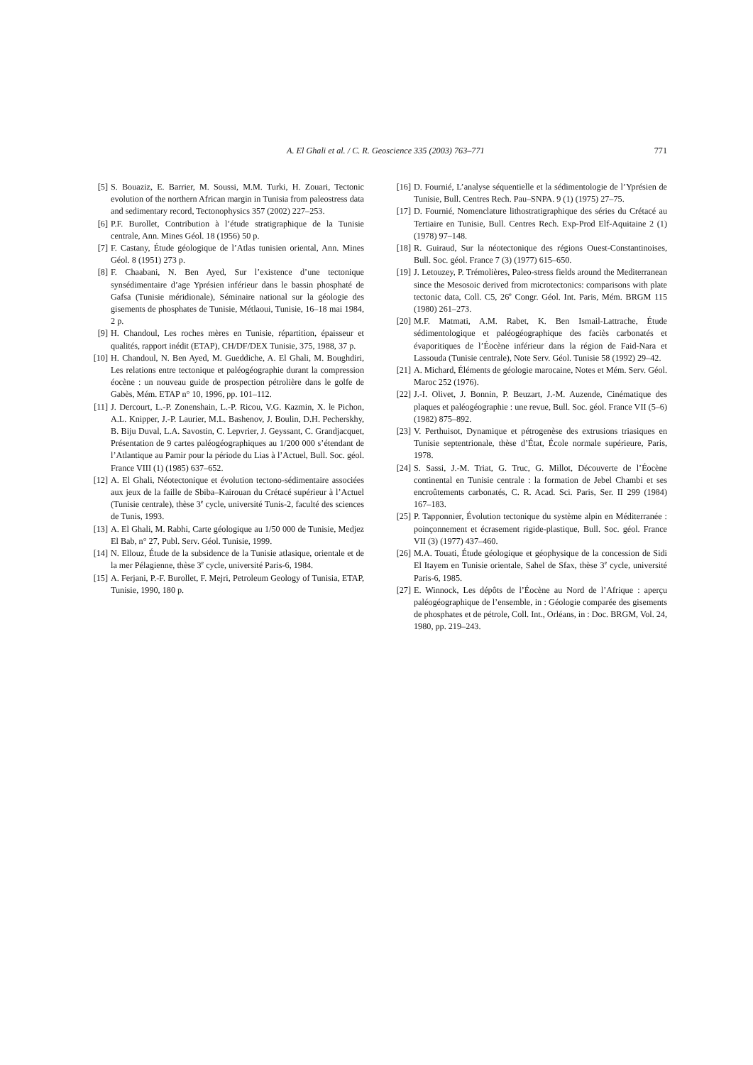A. El Ghali et al. / C. R. Geoscience 335 (2003) 763–771
771
[5] S. Bouaziz, E. Barrier, M. Soussi, M.M. Turki, H. Zouari, Tectonic evolution of the northern African margin in Tunisia from paleostress data and sedimentary record, Tectonophysics 357 (2002) 227–253.
[6] P.F. Burollet, Contribution à l’étude stratigraphique de la Tunisie centrale, Ann. Mines Géol. 18 (1956) 50 p.
[7] F. Castany, Étude géologique de l’Atlas tunisien oriental, Ann. Mines Géol. 8 (1951) 273 p.
[8] F. Chaabani, N. Ben Ayed, Sur l’existence d’une tectonique synsédimentaire d’age Yprésien inférieur dans le bassin phosphaté de Gafsa (Tunisie méridionale), Séminaire national sur la géologie des gisements de phosphates de Tunisie, Métlaoui, Tunisie, 16–18 mai 1984, 2 p.
[9] H. Chandoul, Les roches mères en Tunisie, répartition, épaisseur et qualités, rapport inédit (ETAP), CH/DF/DEX Tunisie, 375, 1988, 37 p.
[10] H. Chandoul, N. Ben Ayed, M. Gueddiche, A. El Ghali, M. Boughdiri, Les relations entre tectonique et paléogéographie durant la compression éocène : un nouveau guide de prospection pétrolière dans le golfe de Gabès, Mém. ETAP n° 10, 1996, pp. 101–112.
[11] J. Dercourt, L.-P. Zonenshain, L.-P. Ricou, V.G. Kazmin, X. le Pichon, A.L. Knipper, J.-P. Laurier, M.L. Bashenov, J. Boulin, D.H. Pecherskhy, B. Biju Duval, L.A. Savostin, C. Lepvrier, J. Geyssant, C. Grandjacquet, Présentation de 9 cartes paléogéographiques au 1/200 000 s’étendant de l’Atlantique au Pamir pour la période du Lias à l’Actuel, Bull. Soc. géol. France VIII (1) (1985) 637–652.
[12] A. El Ghali, Néotectonique et évolution tectono-sédimentaire associées aux jeux de la faille de Sbiba–Kairouan du Crétacé supérieur à l’Actuel (Tunisie centrale), thèse 3<sup>e</sup> cycle, université Tunis-2, faculté des sciences de Tunis, 1993.
[13] A. El Ghali, M. Rabhi, Carte géologique au 1/50 000 de Tunisie, Medjez El Bab, n° 27, Publ. Serv. Géol. Tunisie, 1999.
[14] N. Ellouz, Étude de la subsidence de la Tunisie atlasique, orientale et de la mer Pélagienne, thèse 3<sup>e</sup> cycle, université Paris-6, 1984.
[15] A. Ferjani, P.-F. Burollet, F. Mejri, Petroleum Geology of Tunisia, ETAP, Tunisie, 1990, 180 p.
[16] D. Fournié, L’analyse séquentielle et la sédimentologie de l’Yprésien de Tunisie, Bull. Centres Rech. Pau–SNPA. 9 (1) (1975) 27–75.
[17] D. Fournié, Nomenclature lithostratigraphique des séries du Crétacé au Tertiaire en Tunisie, Bull. Centres Rech. Exp-Prod Elf-Aquitaine 2 (1) (1978) 97–148.
[18] R. Guiraud, Sur la néotectonique des régions Ouest-Constantinoises, Bull. Soc. géol. France 7 (3) (1977) 615–650.
[19] J. Letouzey, P. Trémolières, Paleo-stress fields around the Mediterranean since the Mesosoic derived from microtectonics: comparisons with plate tectonic data, Coll. C5, 26<sup>e</sup> Congr. Géol. Int. Paris, Mém. BRGM 115 (1980) 261–273.
[20] M.F. Matmati, A.M. Rabet, K. Ben Ismail-Lattrache, Étude sédimentologique et paléogéographique des faciès carbonatés et évaporitiques de l’Éocène inférieur dans la région de Faid-Nara et Lassouda (Tunisie centrale), Note Serv. Géol. Tunisie 58 (1992) 29–42.
[21] A. Michard, Éléments de géologie marocaine, Notes et Mém. Serv. Géol. Maroc 252 (1976).
[22] J.-I. Olivet, J. Bonnin, P. Beuzart, J.-M. Auzende, Cinématique des plaques et paléogéographie : une revue, Bull. Soc. géol. France VII (5–6) (1982) 875–892.
[23] V. Perthuisot, Dynamique et pétrogenèse des extrusions triasiques en Tunisie septentrionale, thèse d’État, École normale supérieure, Paris, 1978.
[24] S. Sassi, J.-M. Triat, G. Truc, G. Millot, Découverte de l’Éocène continental en Tunisie centrale : la formation de Jebel Chambi et ses encroûtements carbonatés, C. R. Acad. Sci. Paris, Ser. II 299 (1984) 167–183.
[25] P. Tapponnier, Évolution tectonique du système alpin en Méditerranée : poinçonnement et écrasement rigide-plastique, Bull. Soc. géol. France VII (3) (1977) 437–460.
[26] M.A. Touati, Étude géologique et géophysique de la concession de Sidi El Itayem en Tunisie orientale, Sahel de Sfax, thèse 3<sup>e</sup> cycle, université Paris-6, 1985.
[27] E. Winnock, Les dépôts de l’Éocène au Nord de l’Afrique : aperçu paléogéographique de l’ensemble, in : Géologie comparée des gisements de phosphates et de pétrole, Coll. Int., Orléans, in : Doc. BRGM, Vol. 24, 1980, pp. 219–243.